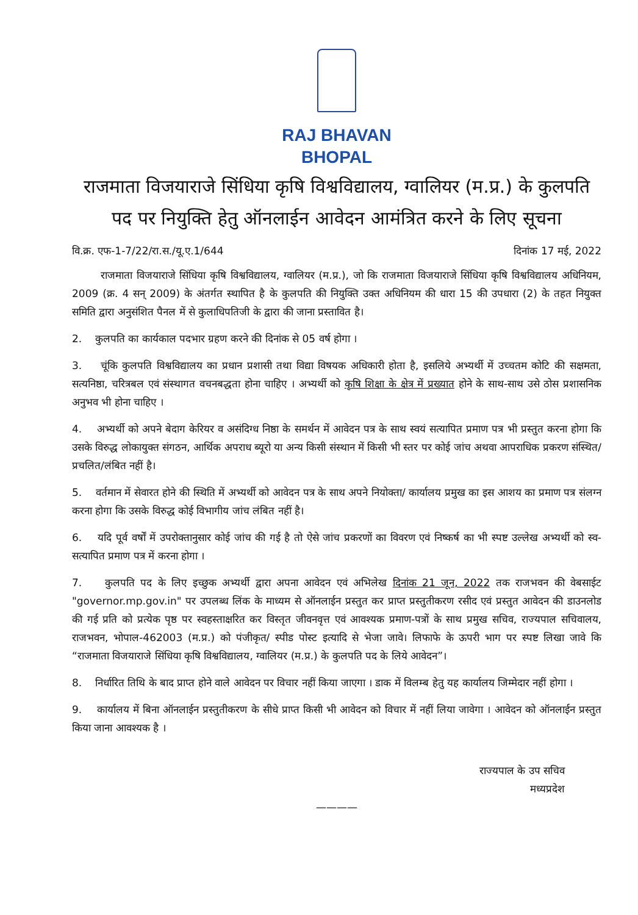RAJ BHAVAN
BHOPAL
राजमाता विजयाराजे सिंधिया कृषि विश्वविद्यालय, ग्वालियर (म.प्र.) के कुलपति पद पर नियुक्ति हेतु ऑनलाईन आवेदन आमंत्रित करने के लिए सूचना
वि.क्र. एफ-1-7/22/रा.स./यू.ए.1/644 दिनांक 17 मई, 2022
राजमाता विजयाराजे सिंधिया कृषि विश्वविद्यालय, ग्वालियर (म.प्र.), जो कि राजमाता विजयाराजे सिंधिया कृषि विश्वविद्यालय अधिनियम, 2009 (क्र. 4 सन् 2009) के अंतर्गत स्थापित है के कुलपति की नियुक्ति उक्त अधिनियम की धारा 15 की उपधारा (2) के तहत नियुक्त समिति द्वारा अनुसंशित पैनल में से कुलाधिपतिजी के द्वारा की जाना प्रस्तावित है।
2. कुलपति का कार्यकाल पदभार ग्रहण करने की दिनांक से 05 वर्ष होगा ।
3. चूंकि कुलपति विश्वविद्यालय का प्रधान प्रशासी तथा विद्या विषयक अधिकारी होता है, इसलिये अभ्यर्थी में उच्चतम कोटि की सक्षमता, सत्यनिष्ठा, चरित्रबल एवं संस्थागत वचनबद्धता होना चाहिए । अभ्यर्थी को कृषि शिक्षा के क्षेत्र में प्रख्यात होने के साथ-साथ उसे ठोस प्रशासनिक अनुभव भी होना चाहिए ।
4. अभ्यर्थी को अपने बेदाग केरियर व असंदिग्ध निष्ठा के समर्थन में आवेदन पत्र के साथ स्वयं सत्यापित प्रमाण पत्र भी प्रस्तुत करना होगा कि उसके विरुद्ध लोकायुक्त संगठन, आर्थिक अपराध ब्यूरो या अन्य किसी संस्थान में किसी भी स्तर पर कोई जांच अथवा आपराधिक प्रकरण संस्थित/प्रचलित/लंबित नहीं है।
5. वर्तमान में सेवारत होने की स्थिति में अभ्यर्थी को आवेदन पत्र के साथ अपने नियोक्ता/ कार्यालय प्रमुख का इस आशय का प्रमाण पत्र संलग्न करना होगा कि उसके विरुद्ध कोई विभागीय जांच लंबित नहीं है।
6. यदि पूर्व वर्षों में उपरोक्तानुसार कोई जांच की गई है तो ऐसे जांच प्रकरणों का विवरण एवं निष्कर्ष का भी स्पष्ट उल्लेख अभ्यर्थी को स्व-सत्यापित प्रमाण पत्र में करना होगा ।
7. कुलपति पद के लिए इच्छुक अभ्यर्थी द्वारा अपना आवेदन एवं अभिलेख दिनांक 21 जून, 2022 तक राजभवन की वेबसाईट "governor.mp.gov.in" पर उपलब्ध लिंक के माध्यम से ऑनलाईन प्रस्तुत कर प्राप्त प्रस्तुतीकरण रसीद एवं प्रस्तुत आवेदन की डाउनलोड की गई प्रति को प्रत्येक पृष्ठ पर स्वहस्ताक्षरित कर विस्तृत जीवनवृत्त एवं आवश्यक प्रमाण-पत्रों के साथ प्रमुख सचिव, राज्यपाल सचिवालय, राजभवन, भोपाल-462003 (म.प्र.) को पंजीकृत/ स्पीड पोस्ट इत्यादि से भेजा जावे। लिफाफे के ऊपरी भाग पर स्पष्ट लिखा जावे कि “राजमाता विजयाराजे सिंधिया कृषि विश्वविद्यालय, ग्वालियर (म.प्र.) के कुलपति पद के लिये आवेदन”।
8. निर्धारित तिथि के बाद प्राप्त होने वाले आवेदन पर विचार नहीं किया जाएगा । डाक में विलम्ब हेतु यह कार्यालय जिम्मेदार नहीं होगा ।
9. कार्यालय में बिना ऑनलाईन प्रस्तुतीकरण के सीधे प्राप्त किसी भी आवेदन को विचार में नहीं लिया जावेगा । आवेदन को ऑनलाईन प्रस्तुत किया जाना आवश्यक है ।
राज्यपाल के उप सचिव
मध्यप्रदेश
————